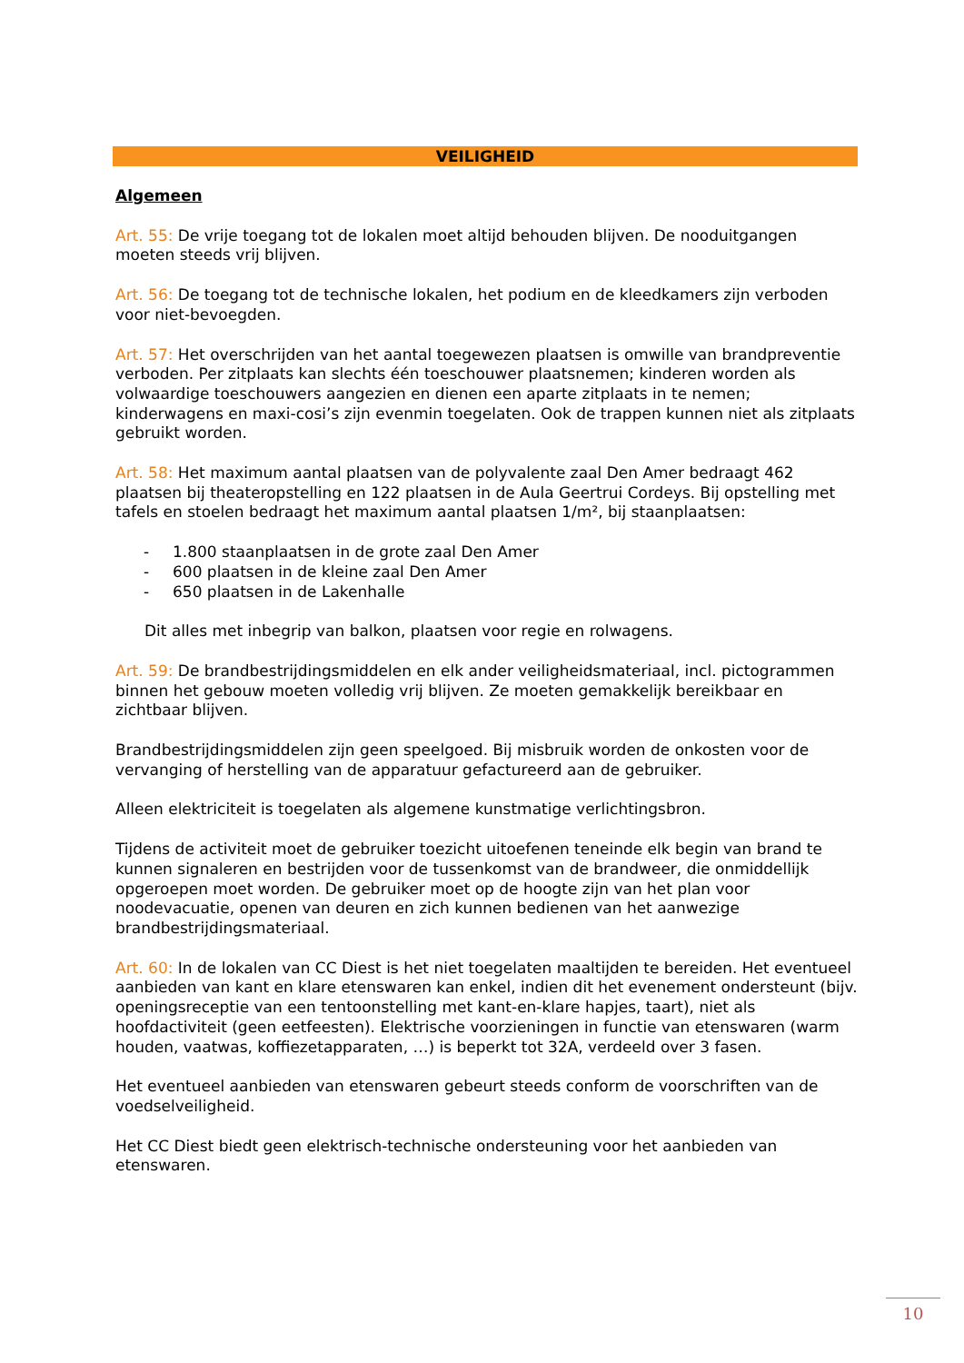VEILIGHEID
Algemeen
Art. 55: De vrije toegang tot de lokalen moet altijd behouden blijven. De nooduitgangen moeten steeds vrij blijven.
Art. 56: De toegang tot de technische lokalen, het podium en de kleedkamers zijn verboden voor niet-bevoegden.
Art. 57: Het overschrijden van het aantal toegewezen plaatsen is omwille van brandpreventie verboden. Per zitplaats kan slechts één toeschouwer plaatsnemen; kinderen worden als volwaardige toeschouwers aangezien en dienen een aparte zitplaats in te nemen; kinderwagens en maxi-cosi’s zijn evenmin toegelaten. Ook de trappen kunnen niet als zitplaats gebruikt worden.
Art. 58: Het maximum aantal plaatsen van de polyvalente zaal Den Amer bedraagt 462 plaatsen bij theateropstelling en 122 plaatsen in de Aula Geertrui Cordeys. Bij opstelling met tafels en stoelen bedraagt het maximum aantal plaatsen 1/m², bij staanplaatsen:
- 1.800 staanplaatsen in de grote zaal Den Amer
- 600 plaatsen in de kleine zaal Den Amer
- 650 plaatsen in de Lakenhalle
Dit alles met inbegrip van balkon, plaatsen voor regie en rolwagens.
Art. 59: De brandbestrijdingsmiddelen en elk ander veiligheidsmateriaal, incl. pictogrammen binnen het gebouw moeten volledig vrij blijven. Ze moeten gemakkelijk bereikbaar en zichtbaar blijven.
Brandbestrijdingsmiddelen zijn geen speelgoed. Bij misbruik worden de onkosten voor de vervanging of herstelling van de apparatuur gefactureerd aan de gebruiker.
Alleen elektriciteit is toegelaten als algemene kunstmatige verlichtingsbron.
Tijdens de activiteit moet de gebruiker toezicht uitoefenen teneinde elk begin van brand te kunnen signaleren en bestrijden voor de tussenkomst van de brandweer, die onmiddellijk opgeroepen moet worden. De gebruiker moet op de hoogte zijn van het plan voor noodevacuatie, openen van deuren en zich kunnen bedienen van het aanwezige brandbestrijdingsmateriaal.
Art. 60: In de lokalen van CC Diest is het niet toegelaten maaltijden te bereiden. Het eventueel aanbieden van kant en klare etenswaren kan enkel, indien dit het evenement ondersteunt (bijv. openingsreceptie van een tentoonstelling met kant-en-klare hapjes, taart), niet als hoofdactiviteit (geen eetfeesten). Elektrische voorzieningen in functie van etenswaren (warm houden, vaatwas, koffiezetapparaten, …) is beperkt tot 32A, verdeeld over 3 fasen.
Het eventueel aanbieden van etenswaren gebeurt steeds conform de voorschriften van de voedselveiligheid.
Het CC Diest biedt geen elektrisch-technische ondersteuning voor het aanbieden van etenswaren.
10